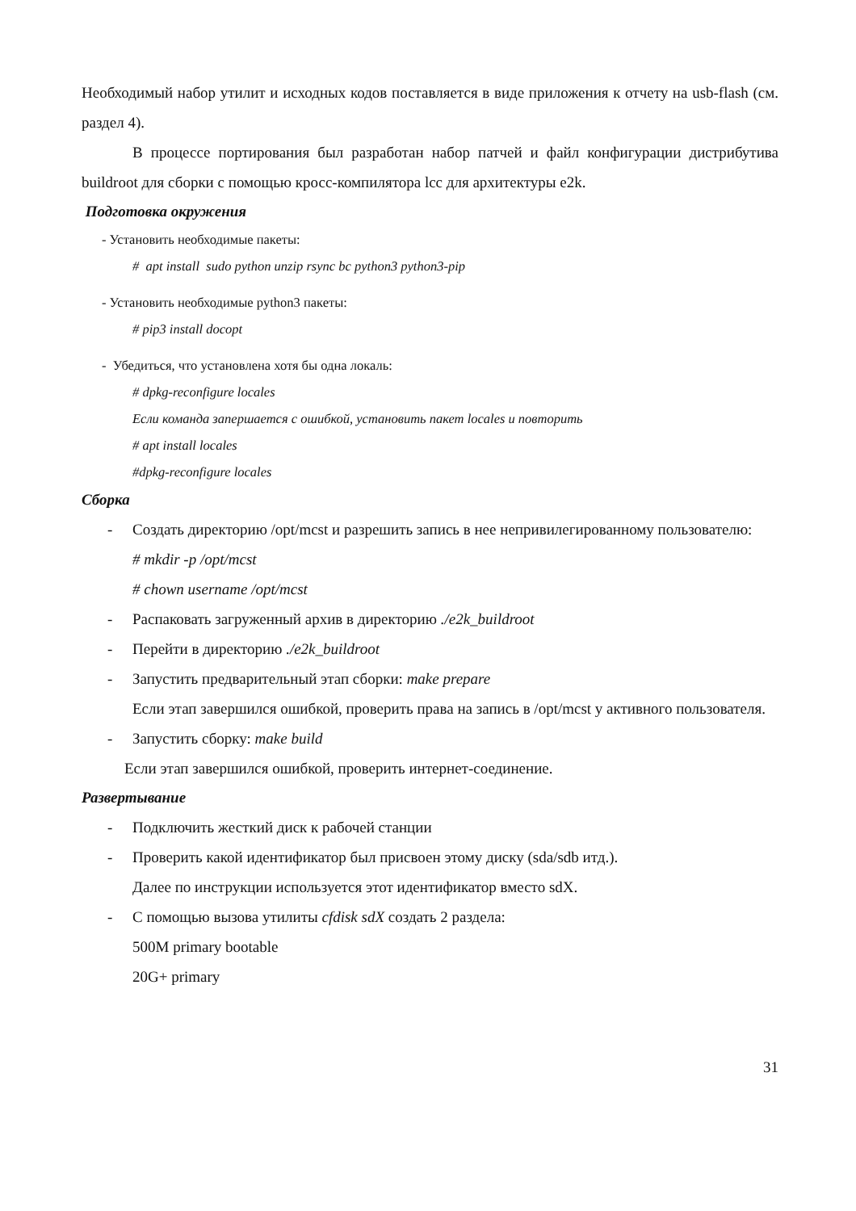Необходимый набор утилит и исходных кодов поставляется в виде приложения к отчету на usb-flash (см. раздел 4).
В процессе портирования был разработан набор патчей и файл конфигурации дистрибутива buildroot для сборки с помощью кросс-компилятора lcc для архитектуры e2k.
Подготовка окружения
- Установить необходимые пакеты:
# apt install sudo python unzip rsync bc python3 python3-pip
- Установить необходимые python3 пакеты:
# pip3 install docopt
- Убедиться, что установлена хотя бы одна локаль:
# dpkg-reconfigure locales
Если команда запершается с ошибкой, установить пакет locales и повторить
# apt install locales
#dpkg-reconfigure locales
Сборка
- Создать директорию /opt/mcst и разрешить запись в нее непривилегированному пользователю:
# mkdir -p /opt/mcst
# chown username /opt/mcst
- Распаковать загруженный архив в директорию ./e2k_buildroot
- Перейти в директорию ./e2k_buildroot
- Запустить предварительный этап сборки: make prepare
Если этап завершился ошибкой, проверить права на запись в /opt/mcst у активного пользователя.
- Запустить сборку: make build
Если этап завершился ошибкой, проверить интернет-соединение.
Развертывание
- Подключить жесткий диск к рабочей станции
- Проверить какой идентификатор был присвоен этому диску (sda/sdb итд.).
Далее по инструкции используется этот идентификатор вместо sdX.
- С помощью вызова утилиты cfdisk sdX создать 2 раздела:
500M primary bootable
20G+ primary
31